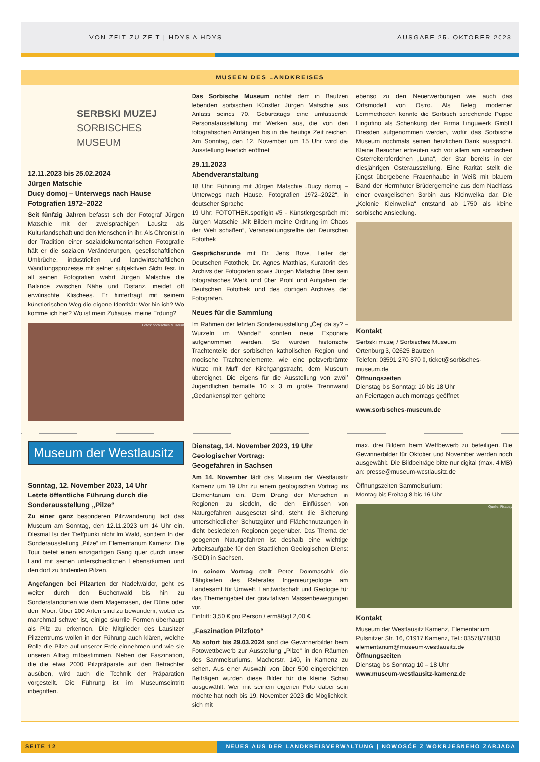VON ZEIT ZU ZEIT | HDYS A HDYS AUSGABE 25. OKTOBER 2023
MUSEEN DES LANDKREISES
SERBSKI MUZEJ
SORBISCHES MUSEUM
12.11.2023 bis 25.02.2024
Jürgen Matschie
Ducy domoj – Unterwegs nach Hause
Fotografien 1972–2022
Seit fünfzig Jahren befasst sich der Fotograf Jürgen Matschie mit der zweisprachigen Lausitz als Kulturlandschaft und den Menschen in ihr. Als Chronist in der Tradition einer sozialdokumentarischen Fotografie hält er die sozialen Veränderungen, gesellschaftlichen Umbrüche, industriellen und landwirtschaftlichen Wandlungsprozesse mit seiner subjektiven Sicht fest. In all seinen Fotografien wahrt Jürgen Matschie die Balance zwischen Nähe und Distanz, meidet oft erwünschte Klischees. Er hinterfragt mit seinem künstlerischen Weg die eigene Identität: Wer bin ich? Wo komme ich her? Wo ist mein Zuhause, meine Erdung?
Fotos: Sorbisches Museum
Das Sorbische Museum richtet dem in Bautzen lebenden sorbischen Künstler Jürgen Matschie aus Anlass seines 70. Geburtstags eine umfassende Personalausstellung mit Werken aus, die von den fotografischen Anfängen bis in die heutige Zeit reichen. Am Sonntag, den 12. November um 15 Uhr wird die Ausstellung feierlich eröffnet.
29.11.2023
Abendveranstaltung
18 Uhr: Führung mit Jürgen Matschie „Ducy domoj – Unterwegs nach Hause. Fotografien 1972–2022“, in deutscher Sprache
19 Uhr: FOTOTHEK.spotlight #5 - Künstlergespräch mit Jürgen Matschie „Mit Bildern meine Ordnung im Chaos der Welt schaffen“, Veranstaltungsreihe der Deutschen Fotothek
Gesprächsrunde mit Dr. Jens Bove, Leiter der Deutschen Fotothek, Dr. Agnes Matthias, Kuratorin des Archivs der Fotografen sowie Jürgen Matschie über sein fotografisches Werk und über Profil und Aufgaben der Deutschen Fotothek und des dortigen Archives der Fotografen.
Neues für die Sammlung
Im Rahmen der letzten Sonderausstellung „Čej’ da sy? – Wurzeln im Wandel“ konnten neue Exponate aufgenommen werden. So wurden historische Trachtenteile der sorbischen katholischen Region und modische Trachtenelemente, wie eine pelzverbrämte Mütze mit Muff der Kirchgangstracht, dem Museum übereignet. Die eigens für die Ausstellung von zwölf Jugendlichen bemalte 10 x 3 m große Trennwand „Gedankensplitter“ gehörte
ebenso zu den Neuerwerbungen wie auch das Ortsmodell von Ostro. Als Beleg moderner Lernmethoden konnte die Sorbisch sprechende Puppe Lingufino als Schenkung der Firma Linguwerk GmbH Dresden aufgenommen werden, wofür das Sorbische Museum nochmals seinen herzlichen Dank ausspricht. Kleine Besucher erfreuten sich vor allem am sorbischen Osterreiterpferdchen „Luna“, der Star bereits in der diesjährigen Osterausstellung. Eine Rarität stellt die jüngst übergebene Frauenhaube in Weiß mit blauem Band der Herrnhuter Brüdergemeine aus dem Nachlass einer evangelischen Sorbin aus Kleinwelka dar. Die „Kolonie Kleinwelka“ entstand ab 1750 als kleine sorbische Ansiedlung.
Kontakt
Serbski muzej / Sorbisches Museum
Ortenburg 3, 02625 Bautzen
Telefon: 03591 270 870 0, ticket@sorbisches-museum.de
Öffnungszeiten
Dienstag bis Sonntag: 10 bis 18 Uhr
an Feiertagen auch montags geöffnet
www.sorbisches-museum.de
Museum der Westlausitz
Sonntag, 12. November 2023, 14 Uhr
Letzte öffentliche Führung durch die Sonderausstellung „Pilze“
Zu einer ganz besonderen Pilzwanderung lädt das Museum am Sonntag, den 12.11.2023 um 14 Uhr ein. Diesmal ist der Treffpunkt nicht im Wald, sondern in der Sonderausstellung „Pilze“ im Elementarium Kamenz. Die Tour bietet einen einzigartigen Gang quer durch unser Land mit seinen unterschiedlichen Lebensräumen und den dort zu findenden Pilzen.
Angefangen bei Pilzarten der Nadelwälder, geht es weiter durch den Buchenwald bis hin zu Sonderstandorten wie dem Magerrasen, der Düne oder dem Moor. Über 200 Arten sind zu bewundern, wobei es manchmal schwer ist, einige skurrile Formen überhaupt als Pilz zu erkennen. Die Mitglieder des Lausitzer Pilzzentrums wollen in der Führung auch klären, welche Rolle die Pilze auf unserer Erde einnehmen und wie sie unseren Alltag mitbestimmen. Neben der Faszination, die die etwa 2000 Pilzpräparate auf den Betrachter ausüben, wird auch die Technik der Präparation vorgestellt. Die Führung ist im Museumseintritt inbegriffen.
Dienstag, 14. November 2023, 19 Uhr
Geologischer Vortrag:
Geogefahren in Sachsen
Am 14. November lädt das Museum der Westlausitz Kamenz um 19 Uhr zu einem geologischen Vortrag ins Elementarium ein. Dem Drang der Menschen in Regionen zu siedeln, die den Einflüssen von Naturgefahren ausgesetzt sind, steht die Sicherung unterschiedlicher Schutzgüter und Flächennutzungen in dicht besiedelten Regionen gegenüber. Das Thema der geogenen Naturgefahren ist deshalb eine wichtige Arbeitsaufgabe für den Staatlichen Geologischen Dienst (SGD) in Sachsen.
In seinem Vortrag stellt Peter Dommaschk die Tätigkeiten des Referates Ingenieurgeologie am Landesamt für Umwelt, Landwirtschaft und Geologie für das Themengebiet der gravitativen Massenbewegungen vor.
Eintritt: 3,50 € pro Person / ermäßigt 2,00 €.
„Faszination Pilzfoto“
Ab sofort bis 29.03.2024 sind die Gewinnerbilder beim Fotowettbewerb zur Ausstellung „Pilze“ in den Räumen des Sammelsuriums, Macherstr. 140, in Kamenz zu sehen. Aus einer Auswahl von über 500 eingereichten Beiträgen wurden diese Bilder für die kleine Schau ausgewählt. Wer mit seinem eigenen Foto dabei sein möchte hat noch bis 19. November 2023 die Möglichkeit, sich mit
max. drei Bildern beim Wettbewerb zu beteiligen. Die Gewinnerbilder für Oktober und November werden noch ausgewählt. Die Bildbeiträge bitte nur digital (max. 4 MB) an: presse@museum-westlausitz.de
Öffnungszeiten Sammelsurium:
Montag bis Freitag 8 bis 16 Uhr
Quelle: Pixabay
Kontakt
Museum der Westlausitz Kamenz, Elementarium
Pulsnitzer Str. 16, 01917 Kamenz, Tel.: 03578/78830
elementarium@museum-westlausitz.de
Öffnungszeiten
Dienstag bis Sonntag 10 – 18 Uhr
www.museum-westlausitz-kamenz.de
SEITE 12 NEUES AUS DER LANDKREISVERWALTUNG | NOWOSĆE Z WOKRJESNEHO ZARJADA